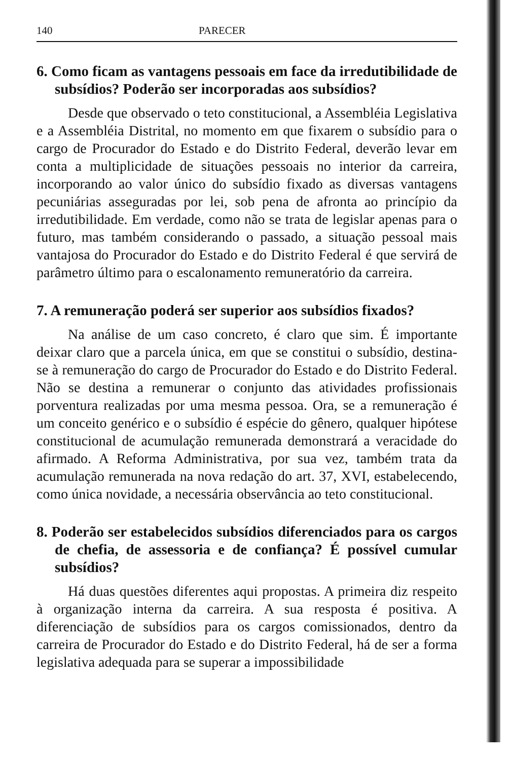140 PARECER
6. Como ficam as vantagens pessoais em face da irredutibilidade de subsídios? Poderão ser incorporadas aos subsídios?
Desde que observado o teto constitucional, a Assembléia Legislativa e a Assembléia Distrital, no momento em que fixarem o subsídio para o cargo de Procurador do Estado e do Distrito Federal, deverão levar em conta a multiplicidade de situações pessoais no interior da carreira, incorporando ao valor único do subsídio fixado as diversas vantagens pecuniárias asseguradas por lei, sob pena de afronta ao princípio da irredutibilidade. Em verdade, como não se trata de legislar apenas para o futuro, mas também considerando o passado, a situação pessoal mais vantajosa do Procurador do Estado e do Distrito Federal é que servirá de parâmetro último para o escalonamento remuneratório da carreira.
7. A remuneração poderá ser superior aos subsídios fixados?
Na análise de um caso concreto, é claro que sim. É importante deixar claro que a parcela única, em que se constitui o subsídio, destina-se à remuneração do cargo de Procurador do Estado e do Distrito Federal. Não se destina a remunerar o conjunto das atividades profissionais porventura realizadas por uma mesma pessoa. Ora, se a remuneração é um conceito genérico e o subsídio é espécie do gênero, qualquer hipótese constitucional de acumulação remunerada demonstrará a veracidade do afirmado. A Reforma Administrativa, por sua vez, também trata da acumulação remunerada na nova redação do art. 37, XVI, estabelecendo, como única novidade, a necessária observância ao teto constitucional.
8. Poderão ser estabelecidos subsídios diferenciados para os cargos de chefia, de assessoria e de confiança? É possível cumular subsídios?
Há duas questões diferentes aqui propostas. A primeira diz respeito à organização interna da carreira. A sua resposta é positiva. A diferenciação de subsídios para os cargos comissionados, dentro da carreira de Procurador do Estado e do Distrito Federal, há de ser a forma legislativa adequada para se superar a impossibilidade